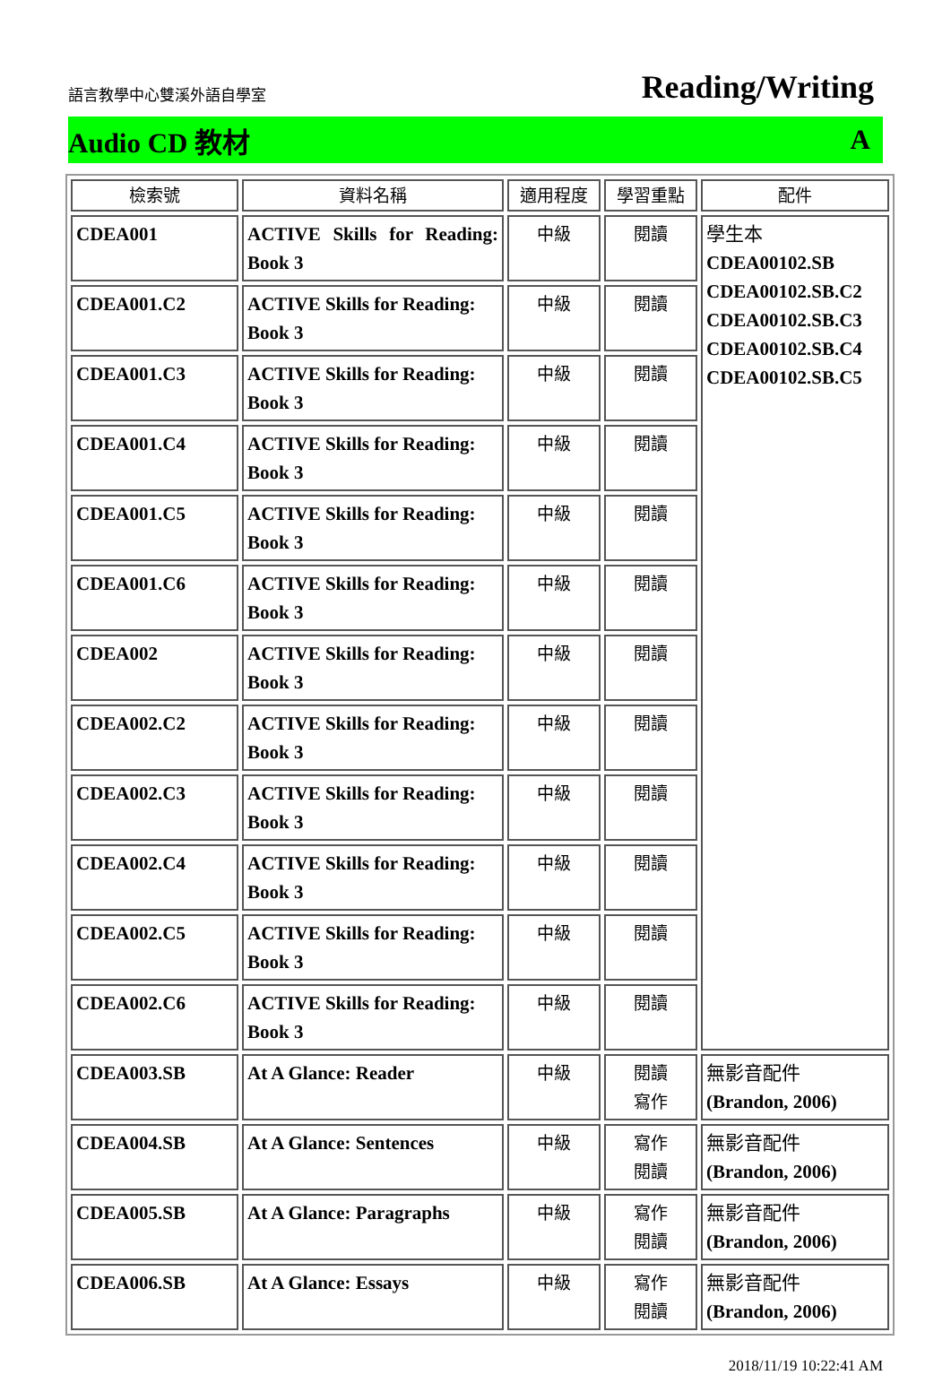語言教學中心雙溪外語自學室 Reading/Writing
Audio CD 教材 A
| 檢索號 | 資料名稱 | 適用程度 | 學習重點 | 配件 |
| --- | --- | --- | --- | --- |
| CDEA001 | ACTIVE Skills for Reading: Book 3 | 中級 | 閱讀 | 學生本 CDEA00102.SB CDEA00102.SB.C2 CDEA00102.SB.C3 CDEA00102.SB.C4 CDEA00102.SB.C5 |
| CDEA001.C2 | ACTIVE Skills for Reading: Book 3 | 中級 | 閱讀 | |
| CDEA001.C3 | ACTIVE Skills for Reading: Book 3 | 中級 | 閱讀 | |
| CDEA001.C4 | ACTIVE Skills for Reading: Book 3 | 中級 | 閱讀 | |
| CDEA001.C5 | ACTIVE Skills for Reading: Book 3 | 中級 | 閱讀 | |
| CDEA001.C6 | ACTIVE Skills for Reading: Book 3 | 中級 | 閱讀 | |
| CDEA002 | ACTIVE Skills for Reading: Book 3 | 中級 | 閱讀 | |
| CDEA002.C2 | ACTIVE Skills for Reading: Book 3 | 中級 | 閱讀 | |
| CDEA002.C3 | ACTIVE Skills for Reading: Book 3 | 中級 | 閱讀 | |
| CDEA002.C4 | ACTIVE Skills for Reading: Book 3 | 中級 | 閱讀 | |
| CDEA002.C5 | ACTIVE Skills for Reading: Book 3 | 中級 | 閱讀 | |
| CDEA002.C6 | ACTIVE Skills for Reading: Book 3 | 中級 | 閱讀 | |
| CDEA003.SB | At A Glance: Reader | 中級 | 閱讀 寫作 | 無影音配件 (Brandon, 2006) |
| CDEA004.SB | At A Glance: Sentences | 中級 | 寫作 閱讀 | 無影音配件 (Brandon, 2006) |
| CDEA005.SB | At A Glance: Paragraphs | 中級 | 寫作 閱讀 | 無影音配件 (Brandon, 2006) |
| CDEA006.SB | At A Glance: Essays | 中級 | 寫作 閱讀 | 無影音配件 (Brandon, 2006) |
2018/11/19 10:22:41 AM